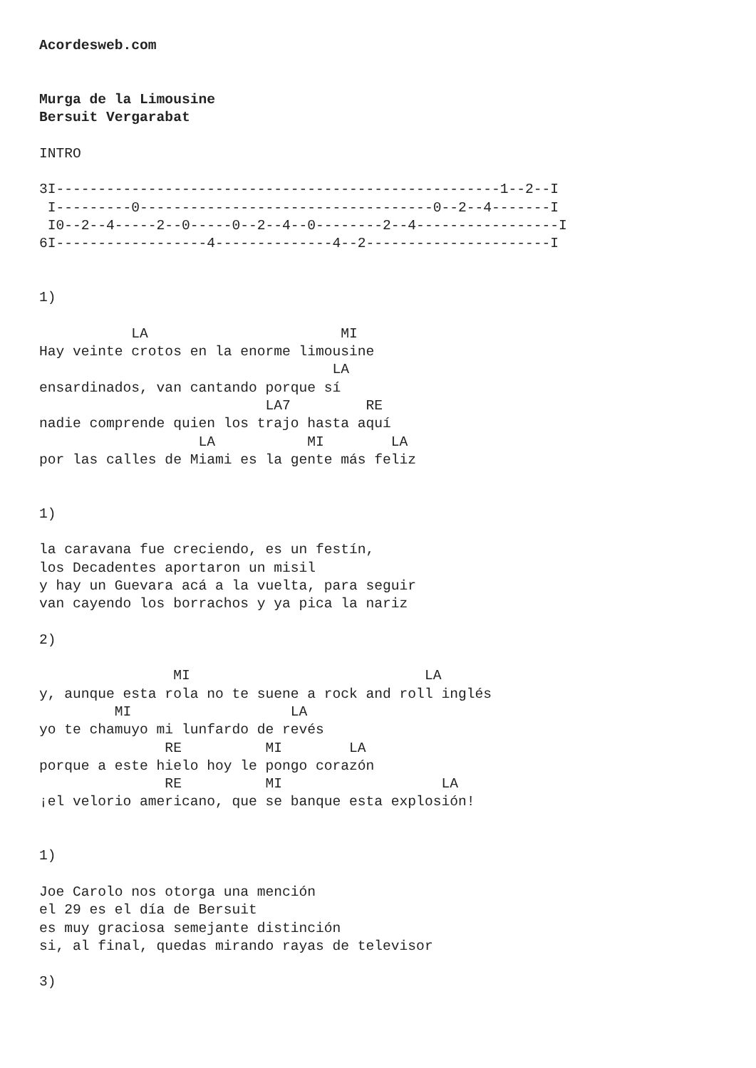Acordesweb.com


Murga de la Limousine
Bersuit Vergarabat

INTRO

3I-----------------------------------------------------1--2--I
 I---------0-----------------------------------0--2--4-------I
 I0--2--4-----2--0-----0--2--4--0--------2--4-----------------I
6I------------------4--------------4--2----------------------I


1)

           LA                       MI
Hay veinte crotos en la enorme limousine
                                   LA
ensardinados, van cantando porque sí
                           LA7         RE
nadie comprende quien los trajo hasta aquí
                   LA           MI        LA
por las calles de Miami es la gente más feliz


1)

la caravana fue creciendo, es un festín,
los Decadentes aportaron un misil
y hay un Guevara acá a la vuelta, para seguir
van cayendo los borrachos y ya pica la nariz

2)

                MI                            LA
y, aunque esta rola no te suene a rock and roll inglés
         MI                   LA
yo te chamuyo mi lunfardo de revés
               RE          MI        LA
porque a este hielo hoy le pongo corazón
               RE          MI                   LA
¡el velorio americano, que se banque esta explosión!


1)

Joe Carolo nos otorga una mención
el 29 es el día de Bersuit
es muy graciosa semejante distinción
si, al final, quedas mirando rayas de televisor

3)